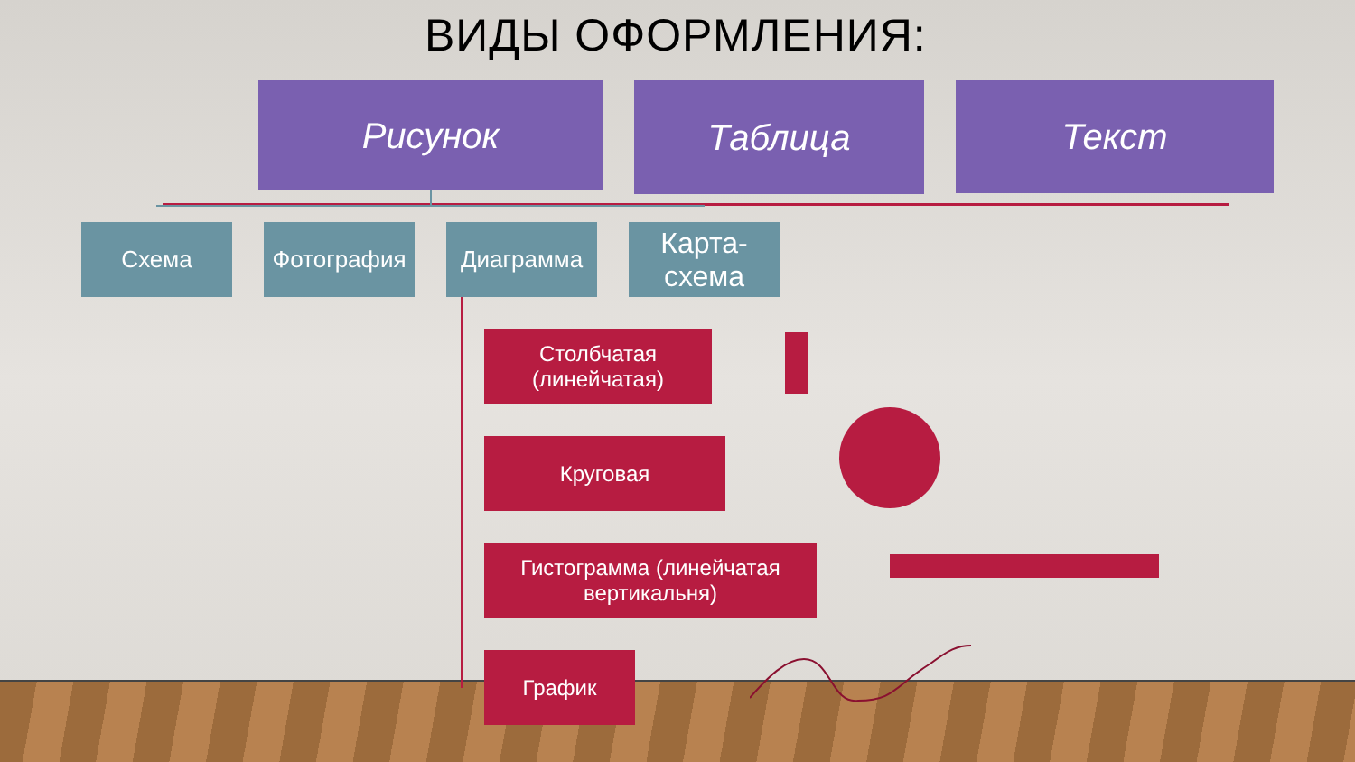ВИДЫ ОФОРМЛЕНИЯ:
Рисунок Таблица Текст
Схема Фотография Диаграмма
Карта-
схема
Столбчатая
(линейчатая)
Круговая
Гистограмма (линейчатая вертикальня)
График